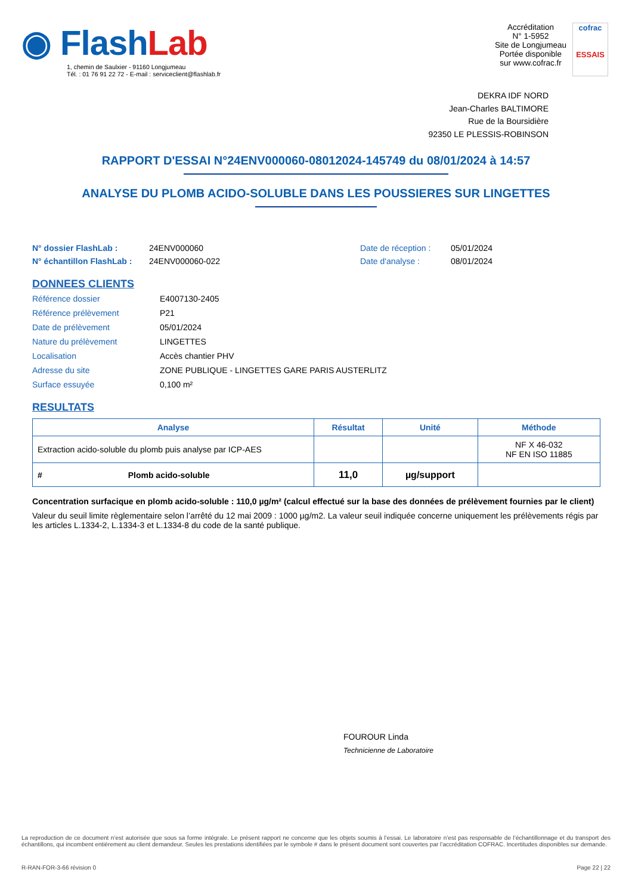◉ FlashLab
1, chemin de Saulxier - 91160 Longjumeau
Tél. : 01 76 91 22 72 - E-mail : serviceclient@flashlab.fr
Accréditation
N° 1-5952
Site de Longjumeau
Portée disponible
sur www.cofrac.fr
cofrac
ESSAIS
DEKRA IDF NORD
Jean-Charles BALTIMORE
Rue de la Boursidière
92350 LE PLESSIS-ROBINSON
RAPPORT D'ESSAI N°24ENV000060-08012024-145749 du 08/01/2024 à 14:57
ANALYSE DU PLOMB ACIDO-SOLUBLE DANS LES POUSSIERES SUR LINGETTES
N° dossier FlashLab : 24ENV000060 Date de réception : 05/01/2024 N° échantillon FlashLab : 24ENV000060-022 Date d'analyse : 08/01/2024
DONNEES CLIENTS
Référence dossier E4007130-2405 Référence prélèvement P21 Date de prélèvement 05/01/2024 Nature du prélèvement LINGETTES Localisation Accès chantier PHV Adresse du site ZONE PUBLIQUE - LINGETTES GARE PARIS AUSTERLITZ Surface essuyée 0,100 m²
RESULTATS
| Analyse | Résultat | Unité | Méthode |
| --- | --- | --- | --- |
| Extraction acido-soluble du plomb puis analyse par ICP-AES | | | NF X 46-032 NF EN ISO 11885 |
| # Plomb acido-soluble | 11,0 | µg/support | |
Concentration surfacique en plomb acido-soluble : 110,0 µg/m² (calcul effectué sur la base des données de prélèvement fournies par le client)
Valeur du seuil limite règlementaire selon l’arrêté du 12 mai 2009 : 1000 µg/m2. La valeur seuil indiquée concerne uniquement les prélèvements régis par les articles L.1334-2, L.1334-3 et L.1334-8 du code de la santé publique.
FOUROUR Linda
Technicienne de Laboratoire
La reproduction de ce document n’est autorisée que sous sa forme intégrale. Le présent rapport ne concerne que les objets soumis à l’essai. Le laboratoire n’est pas responsable de l’échantillonnage et du transport des échantillons, qui incombent entièrement au client demandeur. Seules les prestations identifiées par le symbole # dans le présent document sont couvertes par l’accréditation COFRAC. Incertitudes disponibles sur demande.
R-RAN-FOR-3-66 révision 0 Page 22 | 22